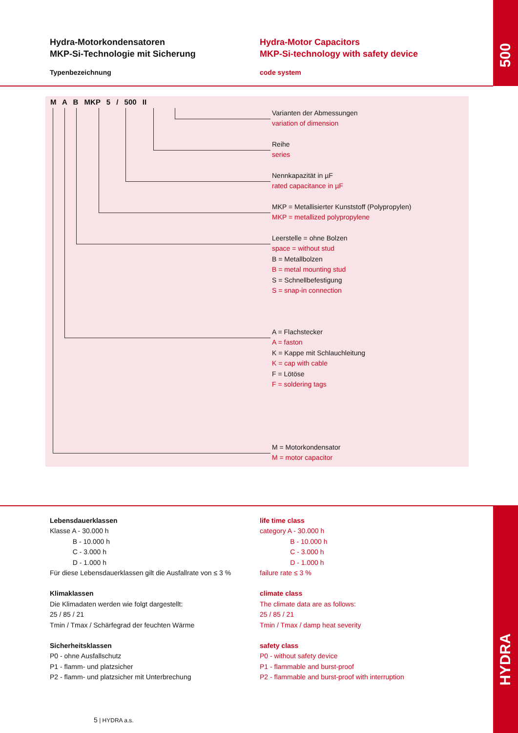500
Hydra-Motorkondensatoren
MKP-Si-Technologie mit Sicherung
Typenbezeichnung
Hydra-Motor Capacitors
MKP-Si-technology with safety device
code system
M A B MKP 5 / 500 II
Varianten der Abmessungen
variation of dimension
Reihe
series
Nennkapazität in µF
rated capacitance in µF
MKP = Metallisierter Kunststoff (Polypropylen)
MKP = metallized polypropylene
Leerstelle = ohne Bolzen
space = without stud
B = Metallbolzen
B = metal mounting stud
S = Schnellbefestigung
S = snap-in connection
A = Flachstecker
A = faston
K = Kappe mit Schlauchleitung
K = cap with cable
F = Lötöse
F = soldering tags
M = Motorkondensator
M = motor capacitor
HYDRA
Lebensdauerklassen
Klasse A - 30.000 h
B - 10.000 h
C - 3.000 h
D - 1.000 h
Für diese Lebensdauerklassen gilt die Ausfallrate von ≤ 3 %
Klimaklassen
Die Klimadaten werden wie folgt dargestellt:
25 / 85 / 21
Tmin / Tmax / Schärfegrad der feuchten Wärme
Sicherheitsklassen
P0 - ohne Ausfallschutz
P1 - flamm- und platzsicher
P2 - flamm- und platzsicher mit Unterbrechung
life time class
category A - 30.000 h
B - 10.000 h
C - 3.000 h
D - 1.000 h
failure rate ≤ 3 %
climate class
The climate data are as follows:
25 / 85 / 21
Tmin / Tmax / damp heat severity
safety class
P0 - without safety device
P1 - flammable and burst-proof
P2 - flammable and burst-proof with interruption
5 | HYDRA a.s.